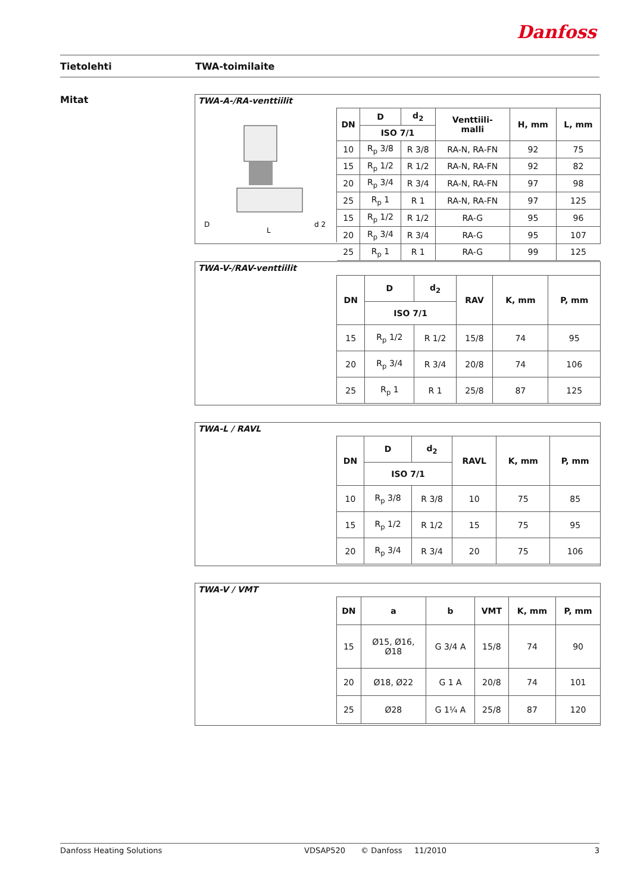Danfoss
Tietolehti TWA-toimilaite
Mitat
TWA-A-/RA-venttiilit
D
L
d 2
| DN | D | d<sub>2</sub> | Venttiili- malli | H, mm | L, mm |
| --- | --- | --- | --- | --- | --- |
| | ISO 7/1 | | | | |
| 10 | R<sub>p</sub> 3/8 | R 3/8 | RA-N, RA-FN | 92 | 75 |
| 15 | R<sub>p</sub> 1/2 | R 1/2 | RA-N, RA-FN | 92 | 82 |
| 20 | R<sub>p</sub> 3/4 | R 3/4 | RA-N, RA-FN | 97 | 98 |
| 25 | R<sub>p</sub> 1 | R 1 | RA-N, RA-FN | 97 | 125 |
| 15 | R<sub>p</sub> 1/2 | R 1/2 | RA-G | 95 | 96 |
| 20 | R<sub>p</sub> 3/4 | R 3/4 | RA-G | 95 | 107 |
| 25 | R<sub>p</sub> 1 | R 1 | RA-G | 99 | 125 |
TWA-V-/RAV-venttiilit
| DN | D | d<sub>2</sub> | RAV | K, mm | P, mm |
| --- | --- | --- | --- | --- | --- |
| | ISO 7/1 | | | | |
| 15 | R<sub>p</sub> 1/2 | R 1/2 | 15/8 | 74 | 95 |
| 20 | R<sub>p</sub> 3/4 | R 3/4 | 20/8 | 74 | 106 |
| 25 | R<sub>p</sub> 1 | R 1 | 25/8 | 87 | 125 |
TWA-L / RAVL
| DN | D | d<sub>2</sub> | RAVL | K, mm | P, mm |
| --- | --- | --- | --- | --- | --- |
| | ISO 7/1 | | | | |
| 10 | R<sub>p</sub> 3/8 | R 3/8 | 10 | 75 | 85 |
| 15 | R<sub>p</sub> 1/2 | R 1/2 | 15 | 75 | 95 |
| 20 | R<sub>p</sub> 3/4 | R 3/4 | 20 | 75 | 106 |
TWA-V / VMT
| DN | a | b | VMT | K, mm | P, mm |
| --- | --- | --- | --- | --- | --- |
| 15 | Ø15, Ø16, Ø18 | G 3/4 A | 15/8 | 74 | 90 |
| 20 | Ø18, Ø22 | G 1 A | 20/8 | 74 | 101 |
| 25 | Ø28 | G 1¼ A | 25/8 | 87 | 120 |
Danfoss Heating Solutions VDSAP520 © Danfoss 11/2010 3